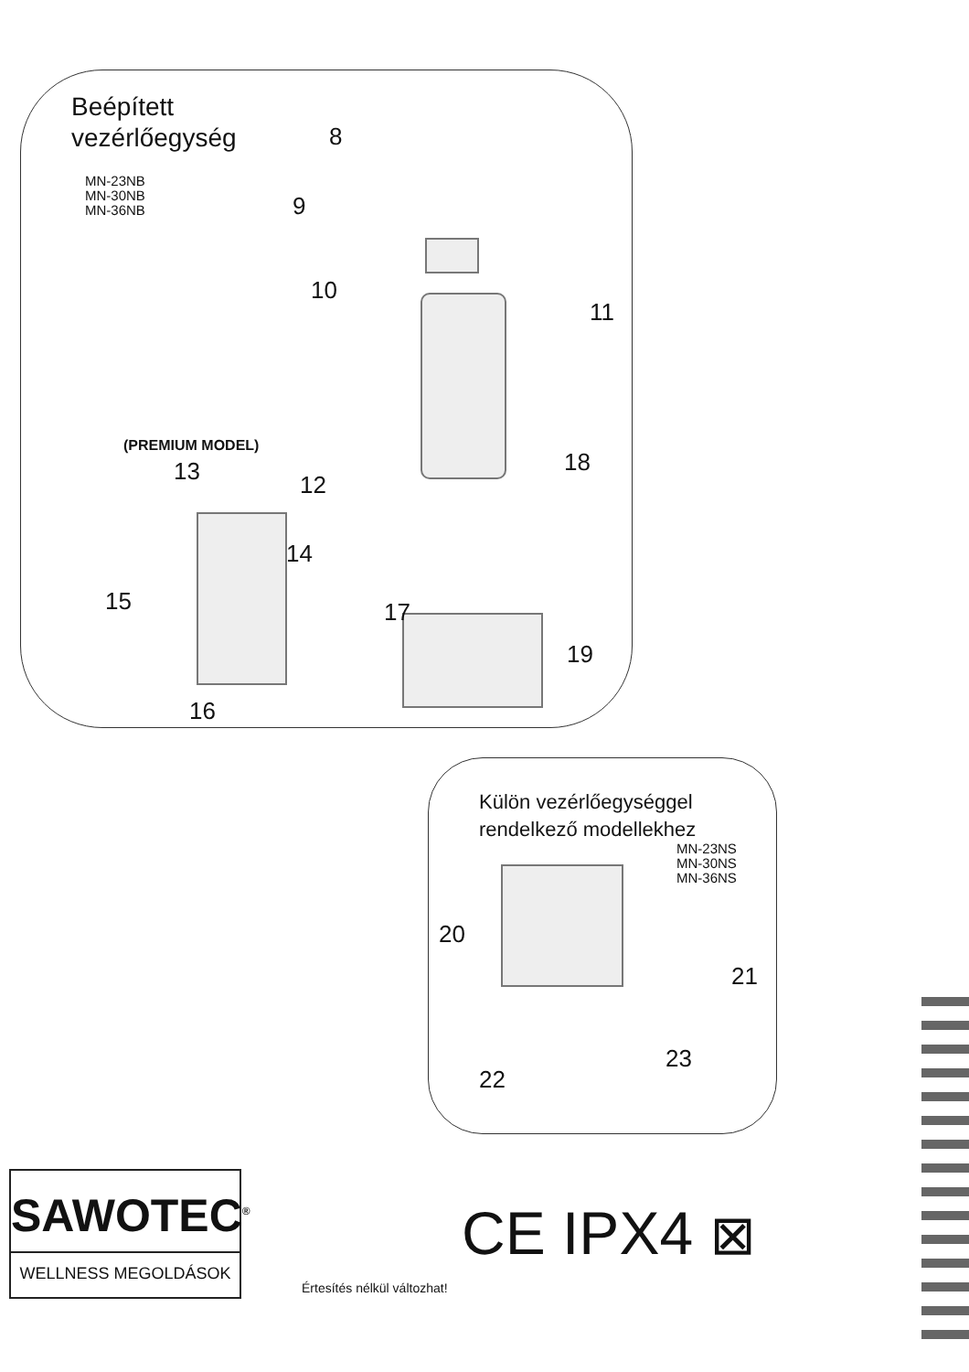Beépített
vezérlőegység
MN-23NB
MN-30NB
MN-36NB
8
9
10
11
(PREMIUM MODEL)
13 12
18
14
15 17
19
16
Külön vezérlőegységgel
rendelkező modellekhez
MN-23NS
MN-30NS
MN-36NS
20
21
23
22
SAWOTEC<sup>®</sup>
WELLNESS MEGOLDÁSOK
CE IPX4 ⊠
Értesítés nélkül változhat!